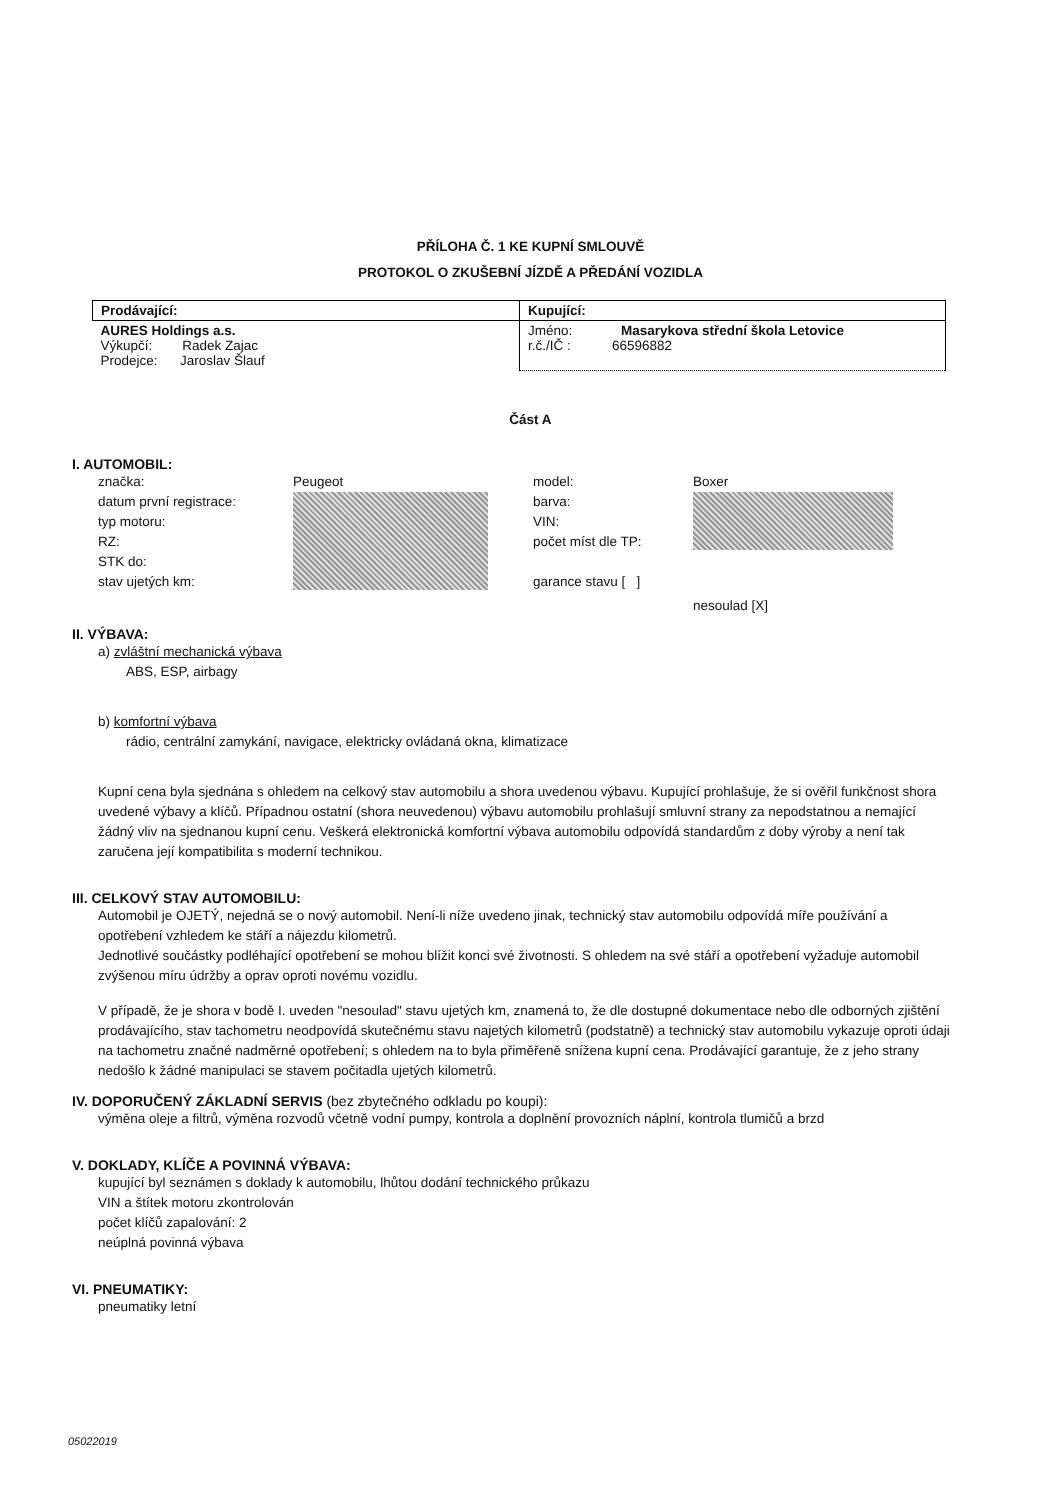PŘÍLOHA Č. 1 KE KUPNÍ SMLOUVĚ
PROTOKOL O ZKUŠEBNÍ JÍZDĚ A PŘEDÁNÍ VOZIDLA
| Prodávající: | Kupující: |
| AURES Holdings a.s. Výkupčí: Radek Zajac Prodejce: Jaroslav Šlauf | Jméno: Masarykova střední škola Letovice r.č./IČ : 66596882 |
Část A
I. AUTOMOBIL:
značka:
datum první registrace:
typ motoru:
RZ:
STK do:
stav ujetých km:
Peugeot
model:
barva:
VIN:
počet míst dle TP:
garance stavu [ ]
Boxer
nesoulad [X]
II. VÝBAVA:
a) zvláštní mechanická výbava
ABS, ESP, airbagy
b) komfortní výbava
rádio, centrální zamykání, navigace, elektricky ovládaná okna, klimatizace
Kupní cena byla sjednána s ohledem na celkový stav automobilu a shora uvedenou výbavu. Kupující prohlašuje, že si ověřil funkčnost shora uvedené výbavy a klíčů. Případnou ostatní (shora neuvedenou) výbavu automobilu prohlašují smluvní strany za nepodstatnou a nemající žádný vliv na sjednanou kupní cenu. Veškerá elektronická komfortní výbava automobilu odpovídá standardům z doby výroby a není tak zaručena její kompatibilita s moderní technikou.
III. CELKOVÝ STAV AUTOMOBILU:
Automobil je OJETÝ, nejedná se o nový automobil. Není-li níže uvedeno jinak, technický stav automobilu odpovídá míře používání a opotřebení vzhledem ke stáří a nájezdu kilometrů.
Jednotlivé součástky podléhající opotřebení se mohou blížit konci své životnosti. S ohledem na své stáří a opotřebení vyžaduje automobil zvýšenou míru údržby a oprav oproti novému vozidlu.
V případě, že je shora v bodě I. uveden "nesoulad" stavu ujetých km, znamená to, že dle dostupné dokumentace nebo dle odborných zjištění prodávajícího, stav tachometru neodpovídá skutečnému stavu najetých kilometrů (podstatně) a technický stav automobilu vykazuje oproti údaji na tachometru značné nadměrné opotřebení; s ohledem na to byla přiměřeně snížena kupní cena. Prodávající garantuje, že z jeho strany nedošlo k žádné manipulaci se stavem počitadla ujetých kilometrů.
IV. DOPORUČENÝ ZÁKLADNÍ SERVIS (bez zbytečného odkladu po koupi):
výměna oleje a filtrů, výměna rozvodů včetně vodní pumpy, kontrola a doplnění provozních náplní, kontrola tlumičů a brzd
V. DOKLADY, KLÍČE A POVINNÁ VÝBAVA:
kupující byl seznámen s doklady k automobilu, lhůtou dodání technického průkazu
VIN a štítek motoru zkontrolován
počet klíčů zapalování: 2
neúplná povinná výbava
VI. PNEUMATIKY:
pneumatiky letní
05022019